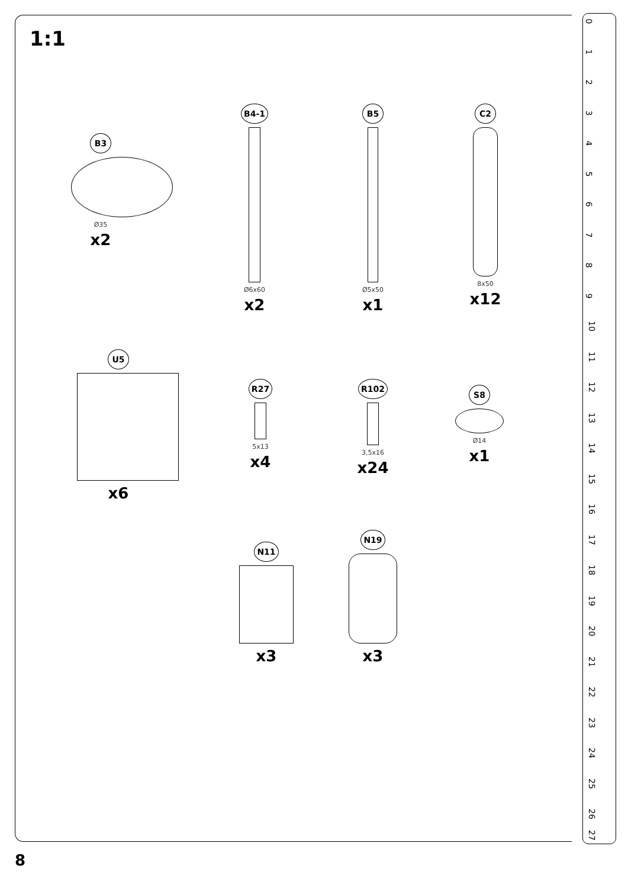1:1
0
1
2
3
4
5
6
7
8
9
10
11
12
13
14
15
16
17
18
19
20
21
22
23
24
25
26
27
B3
Ø35
x2
B4-1
Ø6x60
x2
B5
Ø5x50
x1
C2
8x50
x12
U5
x6
R27
5x13
x4
R102
3,5x16
x24
S8
Ø14
x1
N11
x3
N19
x3
8